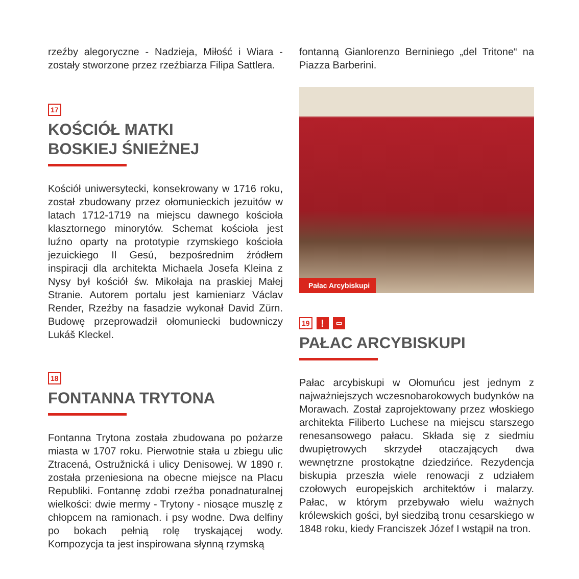rzeźby alegoryczne - Nadzieja, Miłość i Wiara - zostały stworzone przez rzeźbiarza Filipa Sattlera.
17
KOŚCIÓŁ MATKI
BOSKIEJ ŚNIEŻNEJ
Kościół uniwersytecki, konsekrowany w 1716 roku, został zbudowany przez ołomunieckich jezuitów w latach 1712-1719 na miejscu dawnego kościoła klasztornego minorytów. Schemat kościoła jest luźno oparty na prototypie rzymskiego kościoła jezuickiego Il Gesú, bezpośrednim źródłem inspiracji dla architekta Michaela Josefa Kleina z Nysy był kościół św. Mikołaja na praskiej Małej Stranie. Autorem portalu jest kamieniarz Václav Render, Rzeźby na fasadzie wykonał David Zürn. Budowę przeprowadził ołomuniecki budowniczy Lukáš Kleckel.
18
FONTANNA TRYTONA
Fontanna Trytona została zbudowana po pożarze miasta w 1707 roku. Pierwotnie stała u zbiegu ulic Ztracená, Ostružnická i ulicy Denisowej. W 1890 r. została przeniesiona na obecne miejsce na Placu Republiki. Fontannę zdobi rzeźba ponadnaturalnej wielkości: dwie mermy - Trytony - niosące muszlę z chłopcem na ramionach. i psy wodne. Dwa delfiny po bokach pełnią rolę tryskającej wody. Kompozycja ta jest inspirowana słynną rzymską
fontanną Gianlorenzo Berniniego „del Tritone“ na Piazza Barberini.
Pałac Arcybiskupi
19! ▭
PAŁAC ARCYBISKUPI
Pałac arcybiskupi w Ołomuńcu jest jednym z najważniejszych wczesnobarokowych budynków na Morawach. Został zaprojektowany przez włoskiego architekta Filiberto Luchese na miejscu starszego renesansowego pałacu. Składa się z siedmiu dwupiętrowych skrzydeł otaczających dwa wewnętrzne prostokątne dziedzińce. Rezydencja biskupia przeszła wiele renowacji z udziałem czołowych europejskich architektów i malarzy. Pałac, w którym przebywało wielu ważnych królewskich gości, był siedzibą tronu cesarskiego w 1848 roku, kiedy Franciszek Józef I wstąpił na tron.